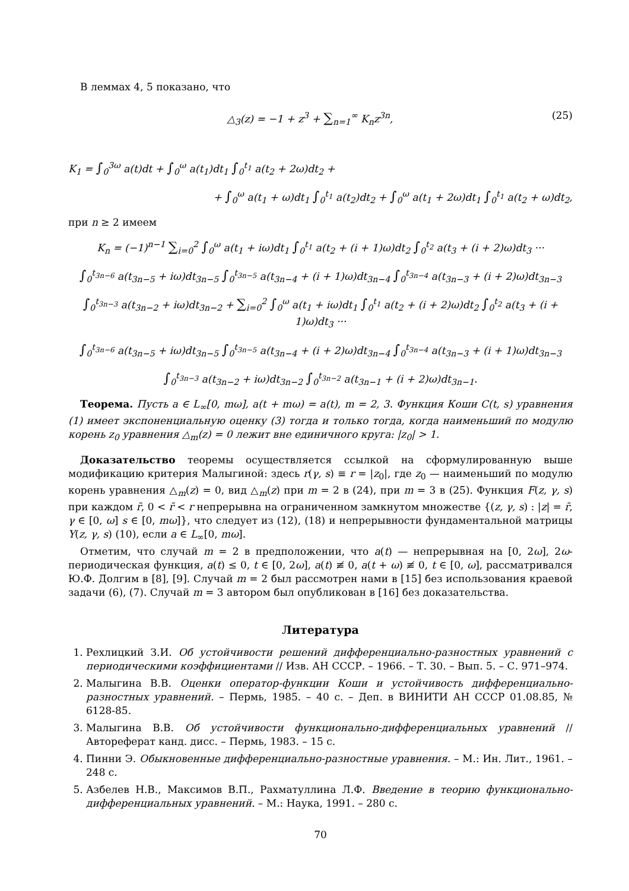В леммах 4, 5 показано, что
△<sub>3</sub>(z) = −1 + z<sup>3</sup> + ∑<sub>n=1</sub><sup>∞</sup> K<sub>n</sub>z<sup>3n</sup>, (25)
K<sub>1</sub> = ∫<sub>0</sub><sup>3ω</sup> a(t)dt + ∫<sub>0</sub><sup>ω</sup> a(t<sub>1</sub>)dt<sub>1</sub> ∫<sub>0</sub><sup>t<sub>1</sub></sup> a(t<sub>2</sub> + 2ω)dt<sub>2</sub> +
+ ∫<sub>0</sub><sup>ω</sup> a(t<sub>1</sub> + ω)dt<sub>1</sub> ∫<sub>0</sub><sup>t<sub>1</sub></sup> a(t<sub>2</sub>)dt<sub>2</sub> + ∫<sub>0</sub><sup>ω</sup> a(t<sub>1</sub> + 2ω)dt<sub>1</sub> ∫<sub>0</sub><sup>t<sub>1</sub></sup> a(t<sub>2</sub> + ω)dt<sub>2</sub>,
при n ≥ 2 имеем
K<sub>n</sub> = (−1)<sup>n−1</sup> ∑<sub>i=0</sub><sup>2</sup> ∫<sub>0</sub><sup>ω</sup> a(t<sub>1</sub> + iω)dt<sub>1</sub> ∫<sub>0</sub><sup>t<sub>1</sub></sup> a(t<sub>2</sub> + (i + 1)ω)dt<sub>2</sub> ∫<sub>0</sub><sup>t<sub>2</sub></sup> a(t<sub>3</sub> + (i + 2)ω)dt<sub>3</sub> ···
∫<sub>0</sub><sup>t<sub>3n−6</sub></sup> a(t<sub>3n−5</sub> + iω)dt<sub>3n−5</sub> ∫<sub>0</sub><sup>t<sub>3n−5</sub></sup> a(t<sub>3n−4</sub> + (i + 1)ω)dt<sub>3n−4</sub> ∫<sub>0</sub><sup>t<sub>3n−4</sub></sup> a(t<sub>3n−3</sub> + (i + 2)ω)dt<sub>3n−3</sub>
∫<sub>0</sub><sup>t<sub>3n−3</sub></sup> a(t<sub>3n−2</sub> + iω)dt<sub>3n−2</sub> + ∑<sub>i=0</sub><sup>2</sup> ∫<sub>0</sub><sup>ω</sup> a(t<sub>1</sub> + iω)dt<sub>1</sub> ∫<sub>0</sub><sup>t<sub>1</sub></sup> a(t<sub>2</sub> + (i + 2)ω)dt<sub>2</sub> ∫<sub>0</sub><sup>t<sub>2</sub></sup> a(t<sub>3</sub> + (i + 1)ω)dt<sub>3</sub> ···
∫<sub>0</sub><sup>t<sub>3n−6</sub></sup> a(t<sub>3n−5</sub> + iω)dt<sub>3n−5</sub> ∫<sub>0</sub><sup>t<sub>3n−5</sub></sup> a(t<sub>3n−4</sub> + (i + 2)ω)dt<sub>3n−4</sub> ∫<sub>0</sub><sup>t<sub>3n−4</sub></sup> a(t<sub>3n−3</sub> + (i + 1)ω)dt<sub>3n−3</sub>
∫<sub>0</sub><sup>t<sub>3n−3</sub></sup> a(t<sub>3n−2</sub> + iω)dt<sub>3n−2</sub> ∫<sub>0</sub><sup>t<sub>3n−2</sub></sup> a(t<sub>3n−1</sub> + (i + 2)ω)dt<sub>3n−1</sub>.
Теорема. Пусть a ∈ L<sub>∞</sub>[0, mω], a(t + mω) = a(t), m = 2, 3. Функция Коши C(t, s) уравнения (1) имеет экспоненциальную оценку (3) тогда и только тогда, когда наименьший по модулю корень z<sub>0</sub> уравнения △<sub>m</sub>(z) = 0 лежит вне единичного круга: |z<sub>0</sub>| > 1.
Доказательство теоремы осуществляется ссылкой на сформулированную выше модификацию критерия Малыгиной: здесь r(γ, s) ≡ r = |z<sub>0</sub>|, где z<sub>0</sub> — наименьший по модулю корень уравнения △<sub>m</sub>(z) = 0, вид △<sub>m</sub>(z) при m = 2 в (24), при m = 3 в (25). Функция F(z, γ, s) при каждом r̄, 0 < r̄ < r непрерывна на ограниченном замкнутом множестве {(z, γ, s) : |z| = r̄, γ ∈ [0, ω] s ∈ [0, mω]}, что следует из (12), (18) и непрерывности фундаментальной матрицы Y(z, γ, s) (10), если a ∈ L<sub>∞</sub>[0, mω].
Отметим, что случай m = 2 в предположении, что a(t) — непрерывная на [0, 2ω], 2ω-периодическая функция, a(t) ≤ 0, t ∈ [0, 2ω], a(t) ≢ 0, a(t + ω) ≢ 0, t ∈ [0, ω], рассматривался Ю.Ф. Долгим в [8], [9]. Случай m = 2 был рассмотрен нами в [15] без использования краевой задачи (6), (7). Случай m = 3 автором был опубликован в [16] без доказательства.
Литература
1. Рехлицкий З.И. Об устойчивости решений дифференциально-разностных уравнений с периодическими коэффициентами // Изв. АН СССР. – 1966. – Т. 30. – Вып. 5. – С. 971–974.
2. Малыгина В.В. Оценки оператор-функции Коши и устойчивость дифференциально-разностных уравнений. – Пермь, 1985. – 40 с. – Деп. в ВИНИТИ АН СССР 01.08.85, № 6128-85.
3. Малыгина В.В. Об устойчивости функционально-дифференциальных уравнений // Автореферат канд. дисс. – Пермь, 1983. – 15 с.
4. Пинни Э. Обыкновенные дифференциально-разностные уравнения. – М.: Ин. Лит., 1961. – 248 с.
5. Азбелев Н.В., Максимов В.П., Рахматуллина Л.Ф. Введение в теорию функционально-дифференциальных уравнений. – М.: Наука, 1991. – 280 с.
70